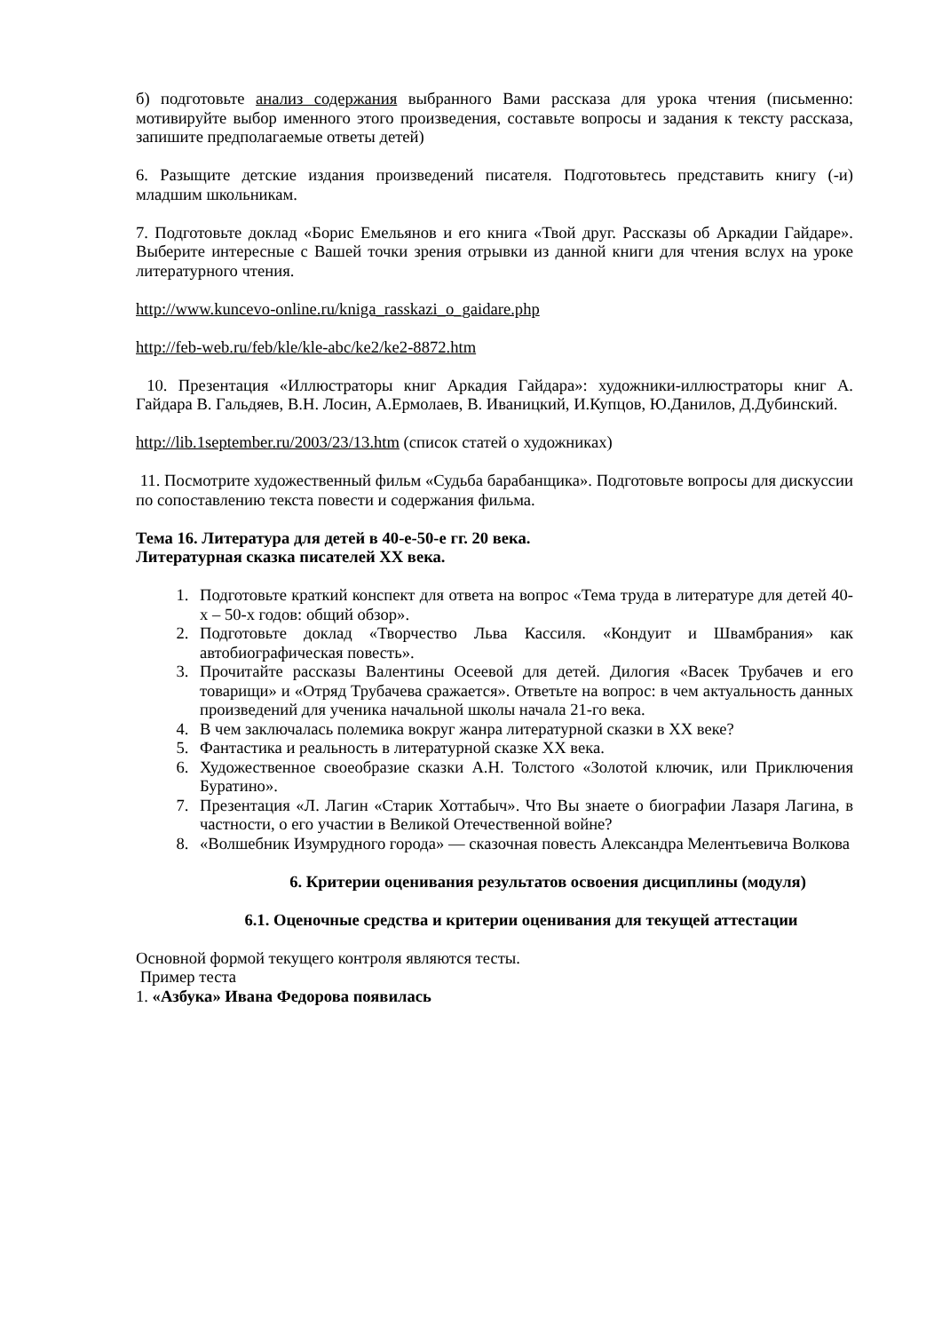б) подготовьте анализ содержания выбранного Вами рассказа для урока чтения (письменно: мотивируйте выбор именного этого произведения, составьте вопросы и задания к тексту рассказа, запишите предполагаемые ответы детей)
6. Разыщите детские издания произведений писателя. Подготовьтесь представить книгу (-и) младшим школьникам.
7. Подготовьте доклад «Борис Емельянов и его книга «Твой друг. Рассказы об Аркадии Гайдаре». Выберите интересные с Вашей точки зрения отрывки из данной книги для чтения вслух на уроке литературного чтения.
http://www.kuncevo-online.ru/kniga_rasskazi_o_gaidare.php
http://feb-web.ru/feb/kle/kle-abc/ke2/ke2-8872.htm
10. Презентация «Иллюстраторы книг Аркадия Гайдара»: художники-иллюстраторы книг А. Гайдара В. Гальдяев, В.Н. Лосин, А.Ермолаев, В. Иваницкий, И.Купцов, Ю.Данилов, Д.Дубинский.
http://lib.1september.ru/2003/23/13.htm (список статей о художниках)
11. Посмотрите художественный фильм «Судьба барабанщика». Подготовьте вопросы для дискуссии по сопоставлению текста повести и содержания фильма.
Тема 16. Литература для детей в 40-е-50-е гг. 20 века.
Литературная сказка писателей XX века.
1. Подготовьте краткий конспект для ответа на вопрос «Тема труда в литературе для детей 40-х – 50-х годов: общий обзор».
2. Подготовьте доклад «Творчество Льва Кассиля. «Кондуит и Швамбрания» как автобиографическая повесть».
3. Прочитайте рассказы Валентины Осеевой для детей. Дилогия «Васек Трубачев и его товарищи» и «Отряд Трубачева сражается». Ответьте на вопрос: в чем актуальность данных произведений для ученика начальной школы начала 21-го века.
4. В чем заключалась полемика вокруг жанра литературной сказки в XX веке?
5. Фантастика и реальность в литературной сказке XX века.
6. Художественное своеобразие сказки А.Н. Толстого «Золотой ключик, или Приключения Буратино».
7. Презентация «Л. Лагин «Старик Хоттабыч». Что Вы знаете о биографии Лазаря Лагина, в частности, о его участии в Великой Отечественной войне?
8. «Волшебник Изумрудного города» — сказочная повесть Александра Мелентьевича Волкова
6. Критерии оценивания результатов освоения дисциплины (модуля)
6.1. Оценочные средства и критерии оценивания для текущей аттестации
Основной формой текущего контроля являются тесты.
Пример теста
1. «Азбука» Ивана Федорова появилась